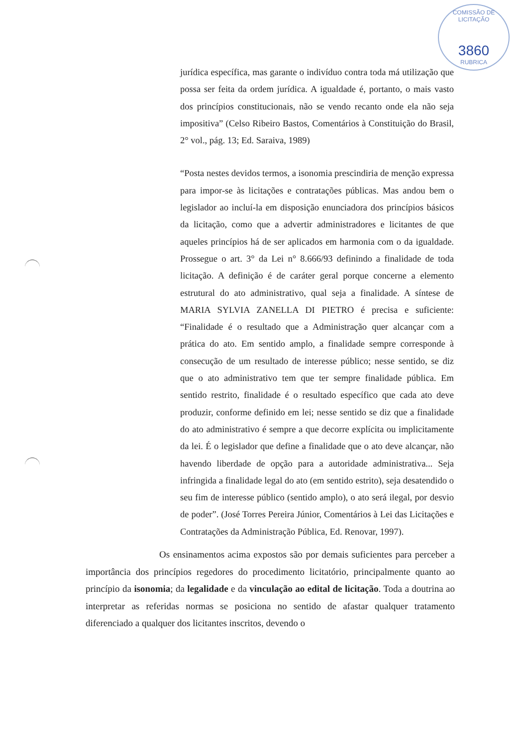COMISSÃO DE LICITAÇÃO
3860
RUBRICA
jurídica específica, mas garante o indivíduo contra toda má utilização que possa ser feita da ordem jurídica. A igualdade é, portanto, o mais vasto dos princípios constitucionais, não se vendo recanto onde ela não seja impositiva” (Celso Ribeiro Bastos, Comentários à Constituição do Brasil, 2° vol., pág. 13; Ed. Saraiva, 1989)
“Posta nestes devidos termos, a isonomia prescindiria de menção expressa para impor-se às licitações e contratações públicas. Mas andou bem o legislador ao incluí-la em disposição enunciadora dos princípios básicos da licitação, como que a advertir administradores e licitantes de que aqueles princípios há de ser aplicados em harmonia com o da igualdade. Prossegue o art. 3° da Lei n° 8.666/93 definindo a finalidade de toda licitação. A definição é de caráter geral porque concerne a elemento estrutural do ato administrativo, qual seja a finalidade. A síntese de MARIA SYLVIA ZANELLA DI PIETRO é precisa e suficiente: “Finalidade é o resultado que a Administração quer alcançar com a prática do ato. Em sentido amplo, a finalidade sempre corresponde à consecução de um resultado de interesse público; nesse sentido, se diz que o ato administrativo tem que ter sempre finalidade pública. Em sentido restrito, finalidade é o resultado específico que cada ato deve produzir, conforme definido em lei; nesse sentido se diz que a finalidade do ato administrativo é sempre a que decorre explícita ou implicitamente da lei. É o legislador que define a finalidade que o ato deve alcançar, não havendo liberdade de opção para a autoridade administrativa... Seja infringida a finalidade legal do ato (em sentido estrito), seja desatendido o seu fim de interesse público (sentido amplo), o ato será ilegal, por desvio de poder”. (José Torres Pereira Júnior, Comentários à Lei das Licitações e Contratações da Administração Pública, Ed. Renovar, 1997).
Os ensinamentos acima expostos são por demais suficientes para perceber a importância dos princípios regedores do procedimento licitatório, principalmente quanto ao princípio da isonomia; da legalidade e da vinculação ao edital de licitação. Toda a doutrina ao interpretar as referidas normas se posiciona no sentido de afastar qualquer tratamento diferenciado a qualquer dos licitantes inscritos, devendo o